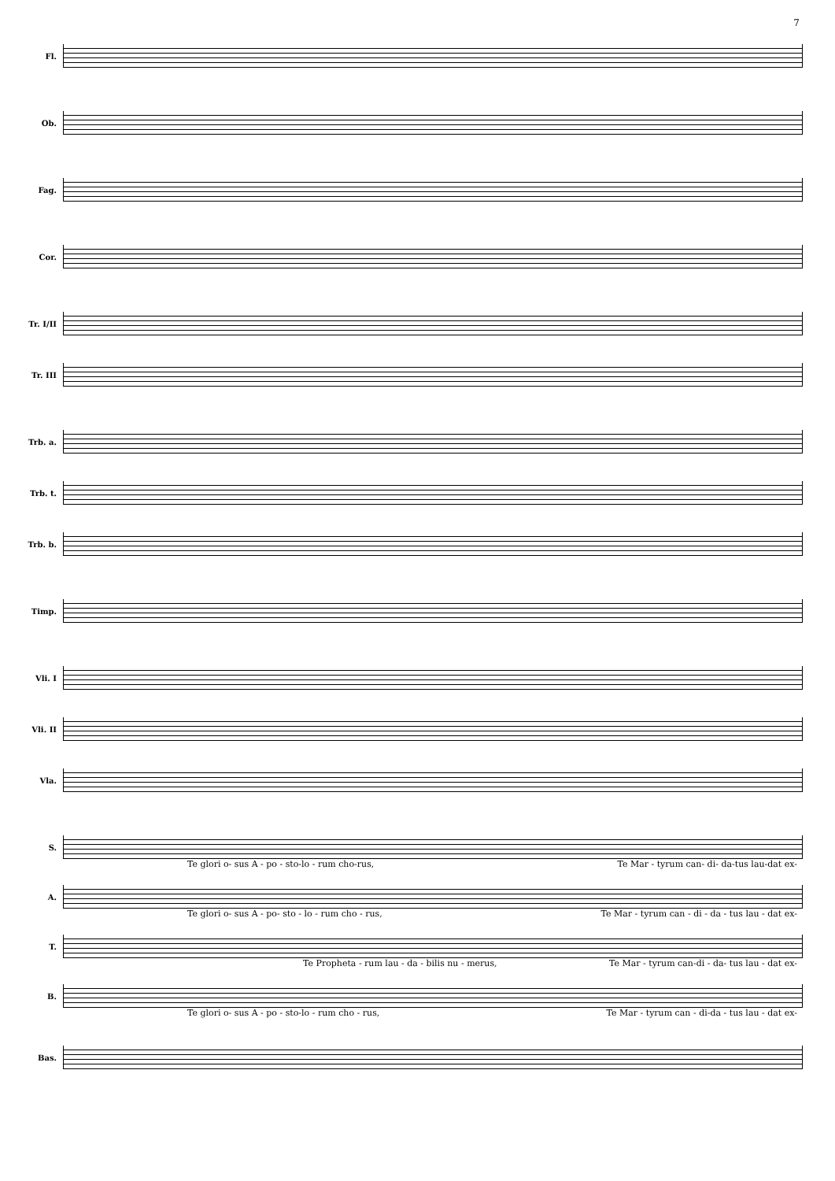7
Fl.
Ob.
Fag.
Cor.
Tr. I/II
Tr. III
Trb. a.
Trb. t.
Trb. b.
Timp.
Vli. I
Vli. II
Vla.
S.
Te glori o- sus A - po - sto-lo - rum cho-rus, Te Mar - tyrum can- di- da-tus lau-dat ex-
A.
Te glori o- sus A - po- sto - lo - rum cho - rus, Te Mar - tyrum can - di - da - tus lau - dat ex-
T.
Te Propheta - rum lau - da - bilis nu - merus, Te Mar - tyrum can-di - da- tus lau - dat ex-
B.
Te glori o- sus A - po - sto-lo - rum cho - rus, Te Mar - tyrum can - di-da - tus lau - dat ex-
Bas.